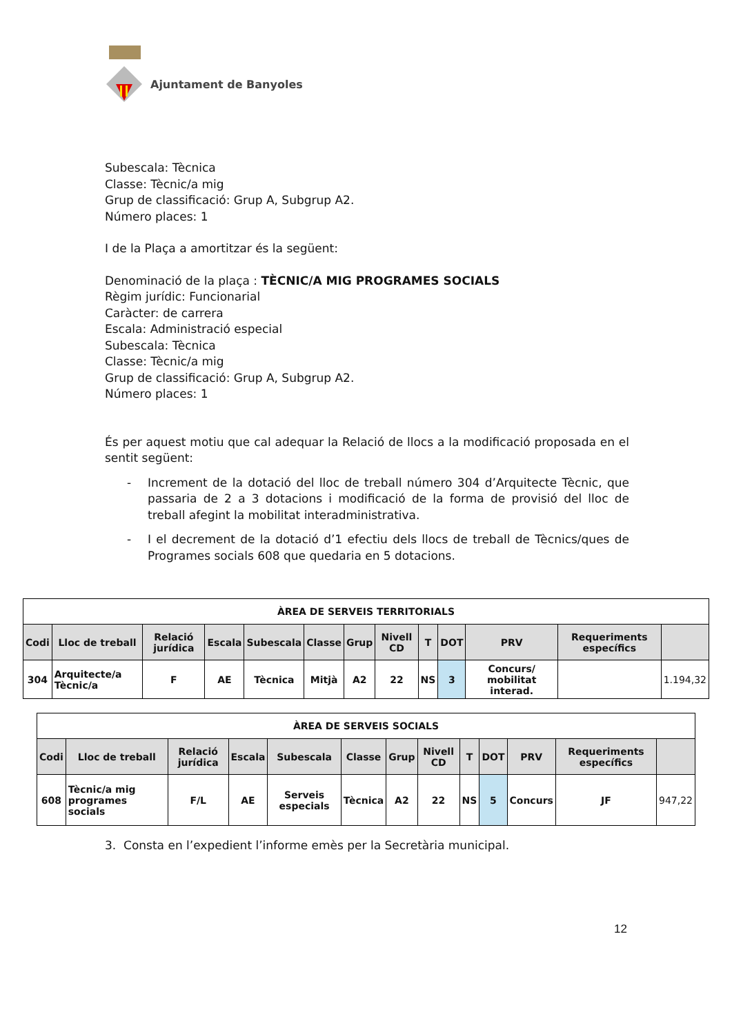Ajuntament de Banyoles
Subescala: Tècnica
Classe: Tècnic/a mig
Grup de classificació: Grup A, Subgrup A2.
Número places: 1
I de la Plaça a amortitzar és la següent:
Denominació de la plaça : TÈCNIC/A MIG PROGRAMES SOCIALS
Règim jurídic: Funcionarial
Caràcter: de carrera
Escala: Administració especial
Subescala: Tècnica
Classe: Tècnic/a mig
Grup de classificació: Grup A, Subgrup A2.
Número places: 1
És per aquest motiu que cal adequar la Relació de llocs a la modificació proposada en el sentit següent:
- Increment de la dotació del lloc de treball número 304 d’Arquitecte Tècnic, que passaria de 2 a 3 dotacions i modificació de la forma de provisió del lloc de treball afegint la mobilitat interadministrativa.
- I el decrement de la dotació d’1 efectiu dels llocs de treball de Tècnics/ques de Programes socials 608 que quedaria en 5 dotacions.
| ÀREA DE SERVEIS TERRITORIALS | | | | | | | | | | | | |
| --- | --- | --- | --- | --- | --- | --- | --- | --- | --- | --- | --- | --- |
| Codi | Lloc de treball | Relació jurídica | Escala | Subescala | Classe | Grup | Nivell CD | T | DOT | PRV | Requeriments específics | |
| 304 | Arquitecte/a Tècnic/a | F | AE | Tècnica | Mitjà | A2 | 22 | NS | 3 | Concurs/ mobilitat interad. | | 1.194,32 |
| ÀREA DE SERVEIS SOCIALS | | | | | | | | | | | | |
| --- | --- | --- | --- | --- | --- | --- | --- | --- | --- | --- | --- | --- |
| Codi | Lloc de treball | Relació jurídica | Escala | Subescala | Classe | Grup | Nivell CD | T | DOT | PRV | Requeriments específics | |
| 608 | Tècnic/a mig programes socials | F/L | AE | Serveis especials | Tècnica | A2 | 22 | NS | 5 | Concurs | JF | 947,22 |
3. Consta en l’expedient l’informe emès per la Secretària municipal.
12